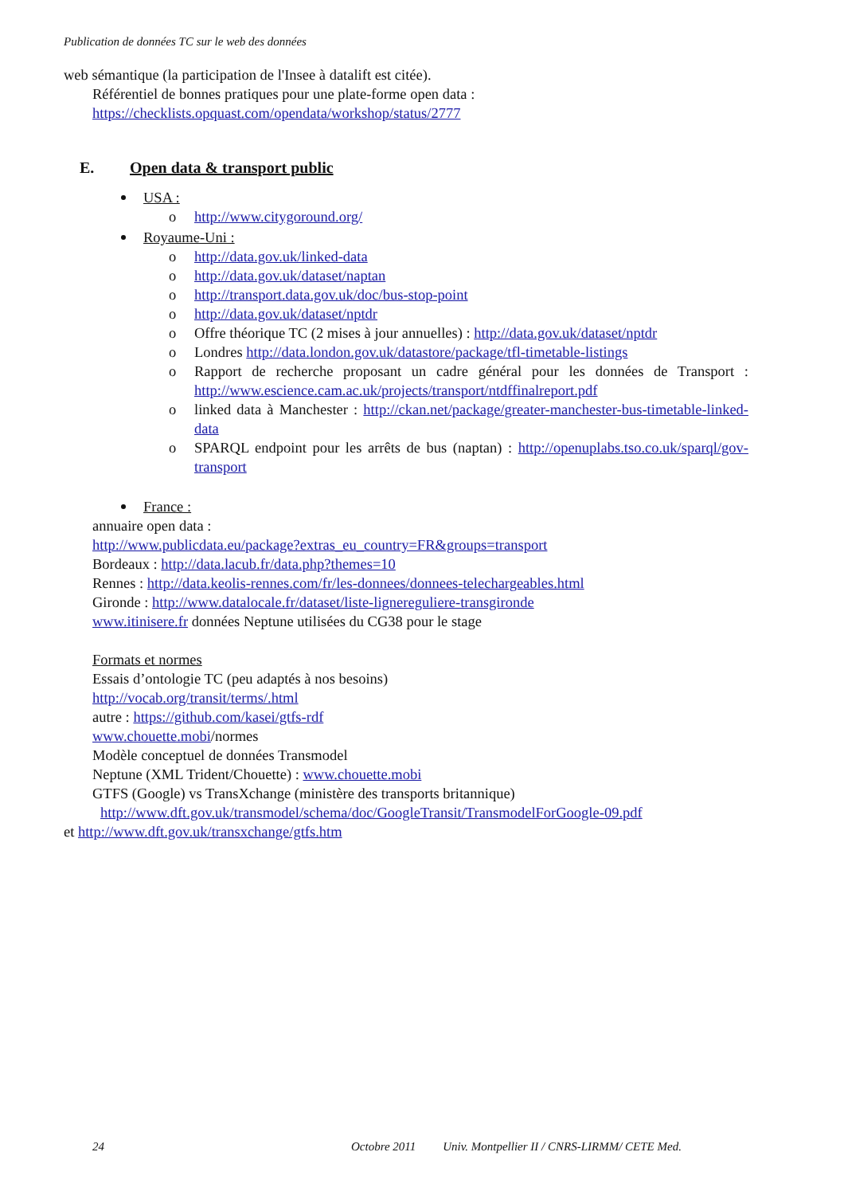Publication de données TC sur le web des données
web sémantique (la participation de l'Insee à datalift est citée).
Référentiel de bonnes pratiques pour une plate-forme open data :
https://checklists.opquast.com/opendata/workshop/status/2777
E. Open data & transport public
USA :
o http://www.citygoround.org/
Royaume-Uni :
o http://data.gov.uk/linked-data
o http://data.gov.uk/dataset/naptan
o http://transport.data.gov.uk/doc/bus-stop-point
o http://data.gov.uk/dataset/nptdr
o Offre théorique TC (2 mises à jour annuelles) : http://data.gov.uk/dataset/nptdr
o Londres http://data.london.gov.uk/datastore/package/tfl-timetable-listings
o Rapport de recherche proposant un cadre général pour les données de Transport : http://www.escience.cam.ac.uk/projects/transport/ntdffinalreport.pdf
o linked data à Manchester : http://ckan.net/package/greater-manchester-bus-timetable-linked-data
o SPARQL endpoint pour les arrêts de bus (naptan) : http://openuplabs.tso.co.uk/sparql/gov-transport
France :
annuaire open data :
http://www.publicdata.eu/package?extras_eu_country=FR&groups=transport
Bordeaux : http://data.lacub.fr/data.php?themes=10
Rennes : http://data.keolis-rennes.com/fr/les-donnees/donnees-telechargeables.html
Gironde : http://www.datalocale.fr/dataset/liste-lignereguliere-transgironde
www.itinisere.fr données Neptune utilisées du CG38 pour le stage
Formats et normes
Essais d’ontologie TC (peu adaptés à nos besoins)
http://vocab.org/transit/terms/.html
autre : https://github.com/kasei/gtfs-rdf
www.chouette.mobi/normes
Modèle conceptuel de données Transmodel
Neptune (XML Trident/Chouette) : www.chouette.mobi
GTFS (Google) vs TransXchange (ministère des transports britannique)
http://www.dft.gov.uk/transmodel/schema/doc/GoogleTransit/TransmodelForGoogle-09.pdf
et http://www.dft.gov.uk/transxchange/gtfs.htm
24 Octobre 2011 Univ. Montpellier II / CNRS-LIRMM/ CETE Med.